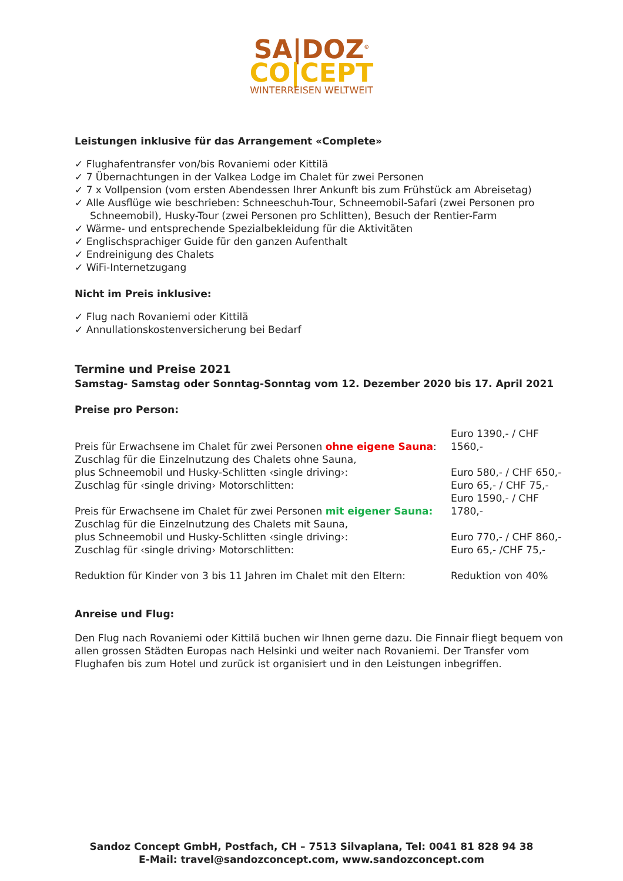SA|DOZ<sup>©</sup>
CO|CEPT
WINTERREISEN WELTWEIT
Leistungen inklusive für das Arrangement «Complete»
✓ Flughafentransfer von/bis Rovaniemi oder Kittilä
✓ 7 Übernachtungen in der Valkea Lodge im Chalet für zwei Personen
✓ 7 x Vollpension (vom ersten Abendessen Ihrer Ankunft bis zum Frühstück am Abreisetag)
✓ Alle Ausflüge wie beschrieben: Schneeschuh-Tour, Schneemobil-Safari (zwei Personen pro Schneemobil), Husky-Tour (zwei Personen pro Schlitten), Besuch der Rentier-Farm
✓ Wärme- und entsprechende Spezialbekleidung für die Aktivitäten
✓ Englischsprachiger Guide für den ganzen Aufenthalt
✓ Endreinigung des Chalets
✓ WiFi-Internetzugang
Nicht im Preis inklusive:
✓ Flug nach Rovaniemi oder Kittilä
✓ Annullationskostenversicherung bei Bedarf
Termine und Preise 2021
Samstag- Samstag oder Sonntag-Sonntag vom 12. Dezember 2020 bis 17. April 2021
Preise pro Person:
| Preis für Erwachsene im Chalet für zwei Personen ohne eigene Sauna : | Euro 1390,- / CHF 1560,- |
| Zuschlag für die Einzelnutzung des Chalets ohne Sauna, plus Schneemobil und Husky-Schlitten ‹single driving›: | Euro 580,- / CHF 650,- |
| Zuschlag für ‹single driving› Motorschlitten: | Euro 65,- / CHF 75,- |
| Preis für Erwachsene im Chalet für zwei Personen mit eigener Sauna: | Euro 1590,- / CHF 1780,- |
| Zuschlag für die Einzelnutzung des Chalets mit Sauna, plus Schneemobil und Husky-Schlitten ‹single driving›: | Euro 770,- / CHF 860,- |
| Zuschlag für ‹single driving› Motorschlitten: | Euro 65,- /CHF 75,- |
| Reduktion für Kinder von 3 bis 11 Jahren im Chalet mit den Eltern: | Reduktion von 40% |
Anreise und Flug:
Den Flug nach Rovaniemi oder Kittilä buchen wir Ihnen gerne dazu. Die Finnair fliegt bequem von allen grossen Städten Europas nach Helsinki und weiter nach Rovaniemi. Der Transfer vom Flughafen bis zum Hotel und zurück ist organisiert und in den Leistungen inbegriffen.
Sandoz Concept GmbH, Postfach, CH – 7513 Silvaplana, Tel: 0041 81 828 94 38
E-Mail: travel@sandozconcept.com, www.sandozconcept.com